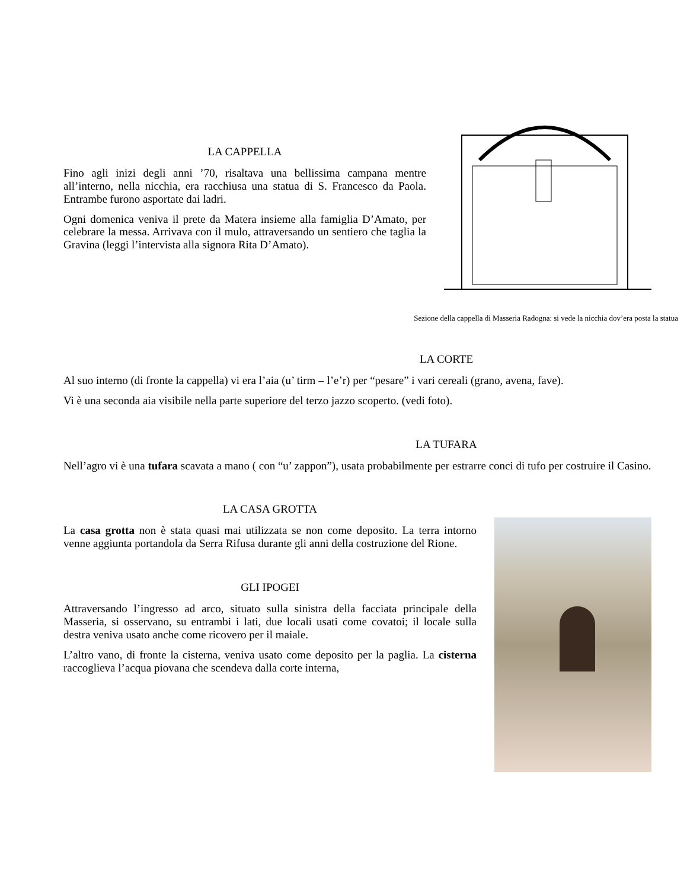LA CAPPELLA
Fino agli inizi degli anni ’70, risaltava una bellissima campana mentre all’interno, nella nicchia, era racchiusa una statua di S. Francesco da Paola. Entrambe furono asportate dai ladri.
Ogni domenica veniva il prete da Matera insieme alla famiglia D’Amato, per celebrare la messa. Arrivava con il mulo, attraversando un sentiero che taglia la Gravina (leggi l’intervista alla signora Rita D’Amato).
Sezione della cappella di Masseria Radogna: si vede la nicchia dov’era posta la statua
LA CORTE
Al suo interno (di fronte la cappella) vi era l’aia (u’ tirm – l’e’r) per “pesare” i vari cereali (grano, avena, fave).
Vi è una seconda aia visibile nella parte superiore del terzo jazzo scoperto. (vedi foto).
LA TUFARA
Nell’agro vi è una tufara scavata a mano ( con “u’ zappon”), usata probabilmente per estrarre conci di tufo per costruire il Casino.
LA CASA GROTTA
La casa grotta non è stata quasi mai utilizzata se non come deposito. La terra intorno venne aggiunta portandola da Serra Rifusa durante gli anni della costruzione del Rione.
GLI IPOGEI
Attraversando l’ingresso ad arco, situato sulla sinistra della facciata principale della Masseria, si osservano, su entrambi i lati, due locali usati come covatoi; il locale sulla destra veniva usato anche come ricovero per il maiale.
L’altro vano, di fronte la cisterna, veniva usato come deposito per la paglia. La cisterna raccoglieva l’acqua piovana che scendeva dalla corte interna,